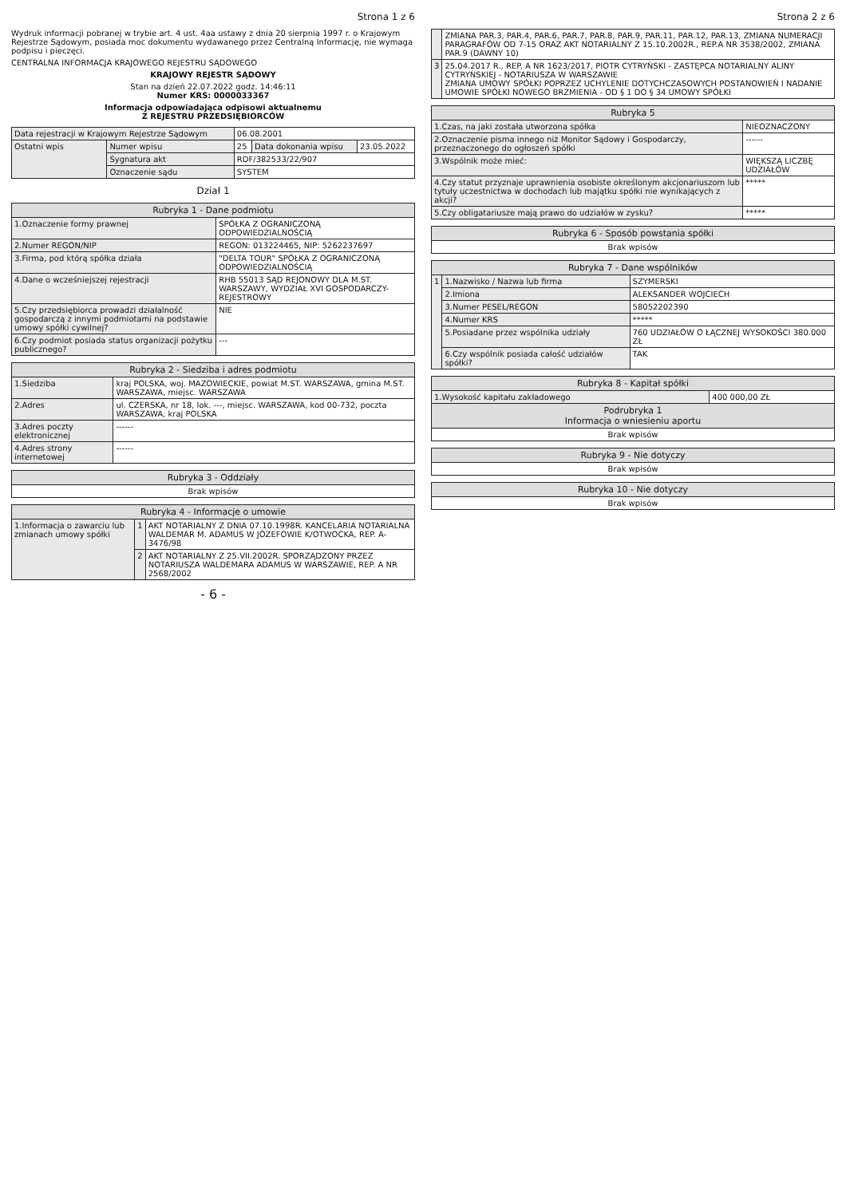Strona 1 z 6
Wydruk informacji pobranej w trybie art. 4 ust. 4aa ustawy z dnia 20 sierpnia 1997 r. o Krajowym Rejestrze Sądowym, posiada moc dokumentu wydawanego przez Centralną Informację, nie wymaga podpisu i pieczęci.
CENTRALNA INFORMACJA KRAJOWEGO REJESTRU SĄDOWEGO
KRAJOWY REJESTR SĄDOWY
Stan na dzień 22.07.2022 godz. 14:46:11
Numer KRS: 0000033367
Informacja odpowiadająca odpisowi aktualnemu
Z REJESTRU PRZEDSIĘBIORCÓW
| Data rejestracji w Krajowym Rejestrze Sądowym | | 06.08.2001 | | |
| Ostatni wpis | Numer wpisu | 25 | Data dokonania wpisu | 23.05.2022 |
| | Sygnatura akt | RDF/382533/22/907 | | |
| | Oznaczenie sądu | SYSTEM | | |
Dział 1
| Rubryka 1 - Dane podmiotu | |
| --- | --- |
| 1.Oznaczenie formy prawnej | SPÓŁKA Z OGRANICZONĄ ODPOWIEDZIALNOŚCIĄ |
| 2.Numer REGON/NIP | REGON: 013224465, NIP: 5262237697 |
| 3.Firma, pod którą spółka działa | "DELTA TOUR" SPÓŁKA Z OGRANICZONĄ ODPOWIEDZIALNOŚCIĄ |
| 4.Dane o wcześniejszej rejestracji | RHB 55013 SĄD REJONOWY DLA M.ST. WARSZAWY, WYDZIAŁ XVI GOSPODARCZY-REJESTROWY |
| 5.Czy przedsiębiorca prowadzi działalność gospodarczą z innymi podmiotami na podstawie umowy spółki cywilnej? | NIE |
| 6.Czy podmiot posiada status organizacji pożytku publicznego? | --- |
| Rubryka 2 - Siedziba i adres podmiotu | |
| --- | --- |
| 1.Siedziba | kraj POLSKA, woj. MAZOWIECKIE, powiat M.ST. WARSZAWA, gmina M.ST. WARSZAWA, miejsc. WARSZAWA |
| 2.Adres | ul. CZERSKA, nr 18, lok. ---, miejsc. WARSZAWA, kod 00-732, poczta WARSZAWA, kraj POLSKA |
| 3.Adres poczty elektronicznej | ------ |
| 4.Adres strony internetowej | ------ |
| Rubryka 3 - Oddziały |
| --- |
| Brak wpisów |
| Rubryka 4 - Informacje o umowie | | |
| --- | --- | --- |
| 1.Informacja o zawarciu lub zmianach umowy spółki | 1 | AKT NOTARIALNY Z DNIA 07.10.1998R. KANCELARIA NOTARIALNA WALDEMAR M. ADAMUS W JÓZEFOWIE K/OTWOCKA, REP. A-3476/98 |
| | 2 | AKT NOTARIALNY Z 25.VII.2002R. SPORZĄDZONY PRZEZ NOTARIUSZA WALDEMARA ADAMUS W WARSZAWIE, REP. A NR 2568/2002 |
- 6 -
Strona 2 z 6
| | ZMIANA PAR.3, PAR.4, PAR.6, PAR.7, PAR.8, PAR.9, PAR.11, PAR.12, PAR.13, ZMIANA NUMERACJI PARAGRAFÓW OD 7-15 ORAZ AKT NOTARIALNY Z 15.10.2002R., REP.A NR 3538/2002, ZMIANA PAR.9 (DAWNY 10) |
| 3 | 25.04.2017 R., REP. A NR 1623/2017, PIOTR CYTRYŃSKI - ZASTĘPCA NOTARIALNY ALINY CYTRYŃSKIEJ - NOTARIUSZA W WARSZAWIE ZMIANA UMOWY SPÓŁKI POPRZEZ UCHYLENIE DOTYCHCZASOWYCH POSTANOWIEŃ I NADANIE UMOWIE SPÓŁKI NOWEGO BRZMIENIA - OD § 1 DO § 34 UMOWY SPÓŁKI |
| Rubryka 5 | |
| --- | --- |
| 1.Czas, na jaki została utworzona spółka | NIEOZNACZONY |
| 2.Oznaczenie pisma innego niż Monitor Sądowy i Gospodarczy, przeznaczonego do ogłoszeń spółki | ------ |
| 3.Wspólnik może mieć: | WIĘKSZĄ LICZBĘ UDZIAŁÓW |
| 4.Czy statut przyznaje uprawnienia osobiste określonym akcjonariuszom lub tytuły uczestnictwa w dochodach lub majątku spółki nie wynikających z akcji? | ***** |
| 5.Czy obligatariusze mają prawo do udziałów w zysku? | ***** |
| Rubryka 6 - Sposób powstania spółki |
| --- |
| Brak wpisów |
| Rubryka 7 - Dane wspólników | | |
| --- | --- | --- |
| 1 | 1.Nazwisko / Nazwa lub firma | SZYMERSKI |
| | 2.Imiona | ALEKSANDER WOJCIECH |
| | 3.Numer PESEL/REGON | 58052202390 |
| | 4.Numer KRS | ***** |
| | 5.Posiadane przez wspólnika udziały | 760 UDZIAŁÓW O ŁĄCZNEJ WYSOKOŚCI 380.000 ZŁ |
| | 6.Czy wspólnik posiada całość udziałów spółki? | TAK |
| Rubryka 8 - Kapitał spółki | |
| --- | --- |
| 1.Wysokość kapitału zakładowego | 400 000,00 ZŁ |
| Podrubryka 1 Informacja o wniesieniu aportu | |
| Brak wpisów | |
| Rubryka 9 - Nie dotyczy |
| --- |
| Brak wpisów |
| Rubryka 10 - Nie dotyczy |
| --- |
| Brak wpisów |